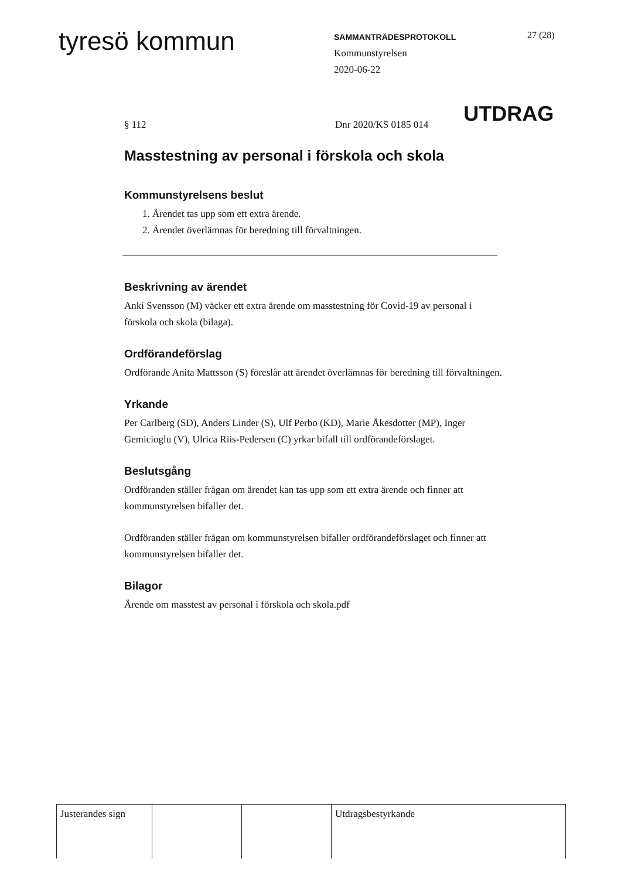tyresö kommun
SAMMANTRÄDESPROTOKOLL
Kommunstyrelsen
2020-06-22
27 (28)
§ 112 Dnr 2020/KS 0185 014
UTDRAG
Masstestning av personal i förskola och skola
Kommunstyrelsens beslut
1. Ärendet tas upp som ett extra ärende.
2. Ärendet överlämnas för beredning till förvaltningen.
Beskrivning av ärendet
Anki Svensson (M) väcker ett extra ärende om masstestning för Covid-19 av personal i förskola och skola (bilaga).
Ordförandeförslag
Ordförande Anita Mattsson (S) föreslår att ärendet överlämnas för beredning till förvaltningen.
Yrkande
Per Carlberg (SD), Anders Linder (S), Ulf Perbo (KD), Marie Åkesdotter (MP), Inger Gemicioglu (V), Ulrica Riis-Pedersen (C) yrkar bifall till ordförandeförslaget.
Beslutsgång
Ordföranden ställer frågan om ärendet kan tas upp som ett extra ärende och finner att kommunstyrelsen bifaller det.
Ordföranden ställer frågan om kommunstyrelsen bifaller ordförandeförslaget och finner att kommunstyrelsen bifaller det.
Bilagor
Ärende om masstest av personal i förskola och skola.pdf
| Justerandes sign | | | Utdragsbestyrkande |